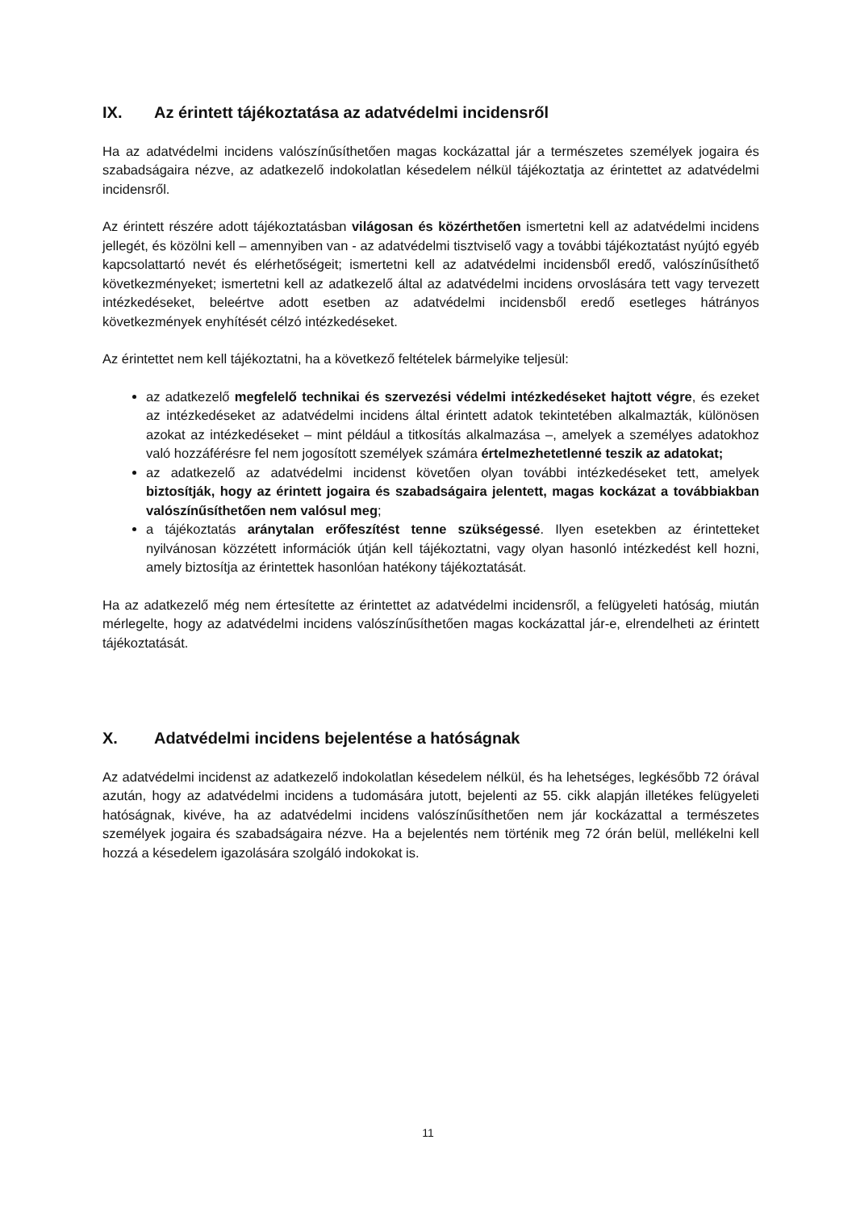IX. Az érintett tájékoztatása az adatvédelmi incidensről
Ha az adatvédelmi incidens valószínűsíthetően magas kockázattal jár a természetes személyek jogaira és szabadságaira nézve, az adatkezelő indokolatlan késedelem nélkül tájékoztatja az érintettet az adatvédelmi incidensről.
Az érintett részére adott tájékoztatásban világosan és közérthetően ismertetni kell az adatvédelmi incidens jellegét, és közölni kell – amennyiben van - az adatvédelmi tisztviselő vagy a további tájékoztatást nyújtó egyéb kapcsolattartó nevét és elérhetőségeit; ismertetni kell az adatvédelmi incidensből eredő, valószínűsíthető következményeket; ismertetni kell az adatkezelő által az adatvédelmi incidens orvoslására tett vagy tervezett intézkedéseket, beleértve adott esetben az adatvédelmi incidensből eredő esetleges hátrányos következmények enyhítését célzó intézkedéseket.
Az érintettet nem kell tájékoztatni, ha a következő feltételek bármelyike teljesül:
az adatkezelő megfelelő technikai és szervezési védelmi intézkedéseket hajtott végre, és ezeket az intézkedéseket az adatvédelmi incidens által érintett adatok tekintetében alkalmazták, különösen azokat az intézkedéseket – mint például a titkosítás alkalmazása –, amelyek a személyes adatokhoz való hozzáférésre fel nem jogosított személyek számára értelmezhetetlenné teszik az adatokat;
az adatkezelő az adatvédelmi incidenst követően olyan további intézkedéseket tett, amelyek biztosítják, hogy az érintett jogaira és szabadságaira jelentett, magas kockázat a továbbiakban valószínűsíthetően nem valósul meg;
a tájékoztatás aránytalan erőfeszítést tenne szükségessé. Ilyen esetekben az érintetteket nyilvánosan közzétett információk útján kell tájékoztatni, vagy olyan hasonló intézkedést kell hozni, amely biztosítja az érintettek hasonlóan hatékony tájékoztatását.
Ha az adatkezelő még nem értesítette az érintettet az adatvédelmi incidensről, a felügyeleti hatóság, miután mérlegelte, hogy az adatvédelmi incidens valószínűsíthetően magas kockázattal jár-e, elrendelheti az érintett tájékoztatását.
X. Adatvédelmi incidens bejelentése a hatóságnak
Az adatvédelmi incidenst az adatkezelő indokolatlan késedelem nélkül, és ha lehetséges, legkésőbb 72 órával azután, hogy az adatvédelmi incidens a tudomására jutott, bejelenti az 55. cikk alapján illetékes felügyeleti hatóságnak, kivéve, ha az adatvédelmi incidens valószínűsíthetően nem jár kockázattal a természetes személyek jogaira és szabadságaira nézve. Ha a bejelentés nem történik meg 72 órán belül, mellékelni kell hozzá a késedelem igazolására szolgáló indokokat is.
11